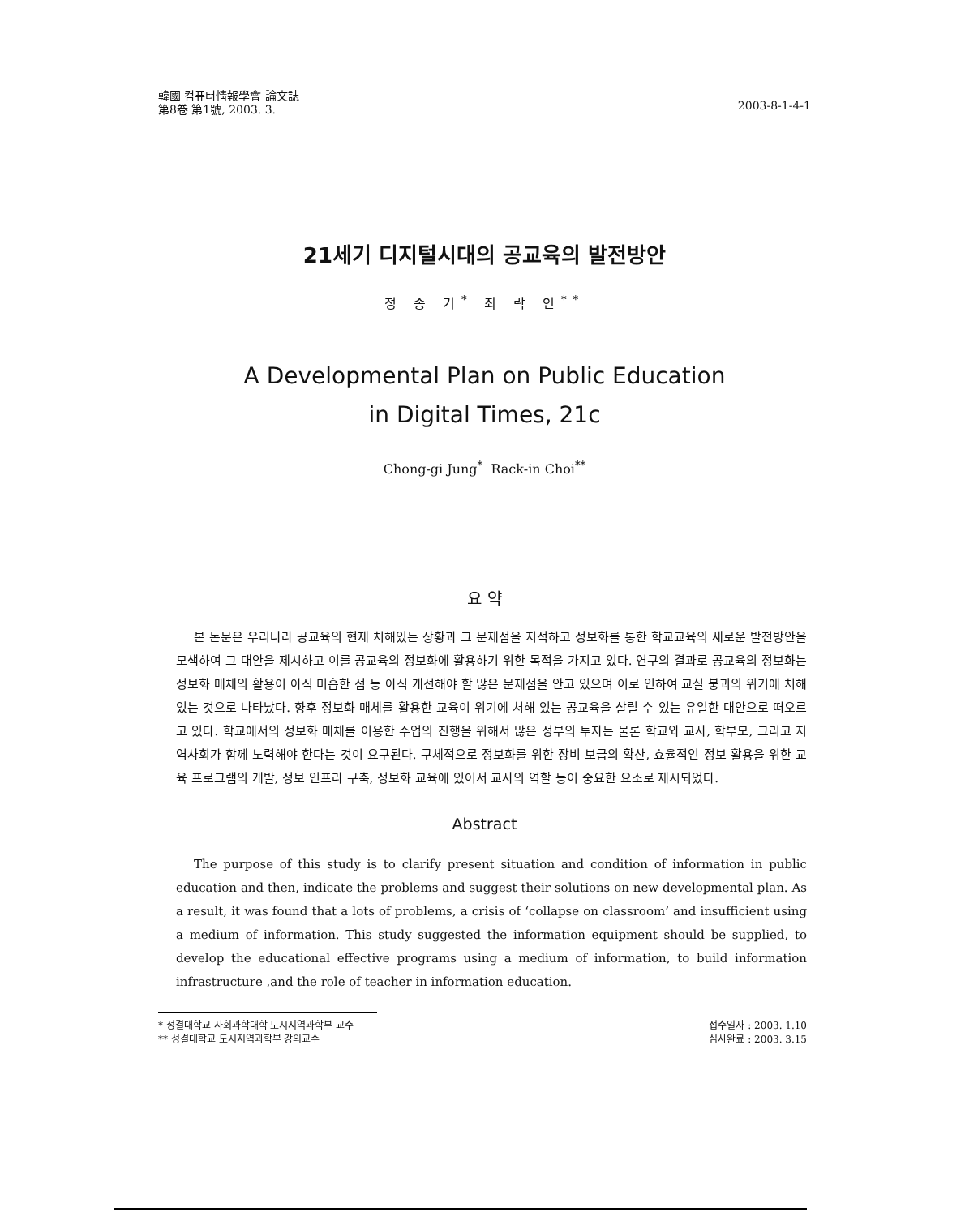韓國 컴퓨터情報學會 論文誌
第8卷 第1號, 2003. 3.
2003-8-1-4-1
21세기 디지털시대의 공교육의 발전방안
정 종 기<sup>*</sup> 최 락 인<sup>**</sup>
A Developmental Plan on Public Education
in Digital Times, 21c
Chong-gi Jung<sup>*</sup> Rack-in Choi<sup>**</sup>
요 약
본 논문은 우리나라 공교육의 현재 처해있는 상황과 그 문제점을 지적하고 정보화를 통한 학교교육의 새로운 발전방안을 모색하여 그 대안을 제시하고 이를 공교육의 정보화에 활용하기 위한 목적을 가지고 있다. 연구의 결과로 공교육의 정보화는 정보화 매체의 활용이 아직 미흡한 점 등 아직 개선해야 할 많은 문제점을 안고 있으며 이로 인하여 교실 붕괴의 위기에 처해 있는 것으로 나타났다. 향후 정보화 매체를 활용한 교육이 위기에 처해 있는 공교육을 살릴 수 있는 유일한 대안으로 떠오르고 있다. 학교에서의 정보화 매체를 이용한 수업의 진행을 위해서 많은 정부의 투자는 물론 학교와 교사, 학부모, 그리고 지역사회가 함께 노력해야 한다는 것이 요구된다. 구체적으로 정보화를 위한 장비 보급의 확산, 효율적인 정보 활용을 위한 교육 프로그램의 개발, 정보 인프라 구축, 정보화 교육에 있어서 교사의 역할 등이 중요한 요소로 제시되었다.
Abstract
The purpose of this study is to clarify present situation and condition of information in public education and then, indicate the problems and suggest their solutions on new developmental plan. As a result, it was found that a lots of problems, a crisis of ‘collapse on classroom’ and insufficient using a medium of information. This study suggested the information equipment should be supplied, to develop the educational effective programs using a medium of information, to build information infrastructure ,and the role of teacher in information education.
* 성결대학교 사회과학대학 도시지역과학부 교수
** 성결대학교 도시지역과학부 강의교수
접수일자 : 2003. 1.10
심사완료 : 2003. 3.15